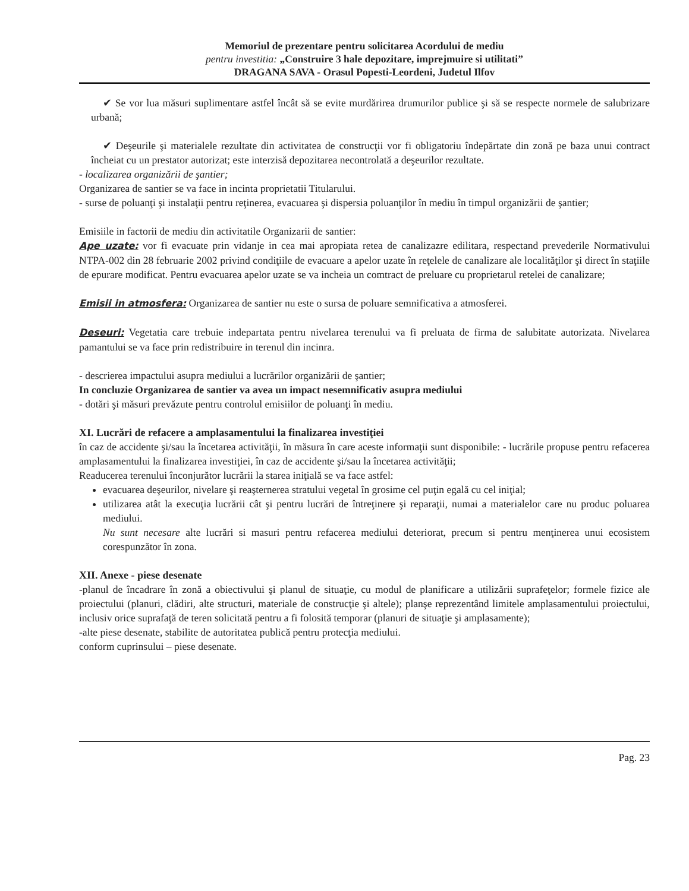Memoriul de prezentare pentru solicitarea Acordului de mediu
pentru investitia: „Construire 3 hale depozitare, imprejmuire si utilitati”
DRAGANA SAVA - Orasul Popesti-Leordeni, Judetul Ilfov
✔ Se vor lua măsuri suplimentare astfel încât să se evite murdărirea drumurilor publice şi să se respecte normele de salubrizare urbană;
✔ Deşeurile şi materialele rezultate din activitatea de construcţii vor fi obligatoriu îndepărtate din zonă pe baza unui contract încheiat cu un prestator autorizat; este interzisă depozitarea necontrolată a deşeurilor rezultate.
- localizarea organizării de şantier;
Organizarea de santier se va face in incinta proprietatii Titularului.
- surse de poluanţi şi instalaţii pentru reţinerea, evacuarea şi dispersia poluanţilor în mediu în timpul organizării de şantier;
Emisiile in factorii de mediu din activitatile Organizarii de santier:
Ape uzate: vor fi evacuate prin vidanje in cea mai apropiata retea de canalizazre edilitara, respectand prevederile Normativului NTPA-002 din 28 februarie 2002 privind condiţiile de evacuare a apelor uzate în reţelele de canalizare ale localităţilor şi direct în staţiile de epurare modificat. Pentru evacuarea apelor uzate se va incheia un comtract de preluare cu proprietarul retelei de canalizare;
Emisii in atmosfera: Organizarea de santier nu este o sursa de poluare semnificativa a atmosferei.
Deseuri: Vegetatia care trebuie indepartata pentru nivelarea terenului va fi preluata de firma de salubitate autorizata. Nivelarea pamantului se va face prin redistribuire in terenul din incinra.
- descrierea impactului asupra mediului a lucrărilor organizării de şantier;
In concluzie Organizarea de santier va avea un impact nesemnificativ asupra mediului
- dotări şi măsuri prevăzute pentru controlul emisiilor de poluanţi în mediu.
XI. Lucrări de refacere a amplasamentului la finalizarea investiţiei
în caz de accidente şi/sau la încetarea activităţii, în măsura în care aceste informaţii sunt disponibile: - lucrările propuse pentru refacerea amplasamentului la finalizarea investiţiei, în caz de accidente şi/sau la încetarea activităţii;
Readucerea terenului înconjurător lucrării la starea iniţială se va face astfel:
evacuarea deşeurilor, nivelare şi reaşternerea stratului vegetal în grosime cel puţin egală cu cel iniţial;
utilizarea atât la execuţia lucrării cât şi pentru lucrări de întreţinere şi reparaţii, numai a materialelor care nu produc poluarea mediului.
Nu sunt necesare alte lucrări si masuri pentru refacerea mediului deteriorat, precum si pentru menţinerea unui ecosistem corespunzător în zona.
XII. Anexe - piese desenate
-planul de încadrare în zonă a obiectivului şi planul de situaţie, cu modul de planificare a utilizării suprafeţelor; formele fizice ale proiectului (planuri, clădiri, alte structuri, materiale de construcţie şi altele); planşe reprezentând limitele amplasamentului proiectului, inclusiv orice suprafaţă de teren solicitată pentru a fi folosită temporar (planuri de situaţie şi amplasamente);
-alte piese desenate, stabilite de autoritatea publică pentru protecţia mediului.
conform cuprinsului – piese desenate.
Pag. 23